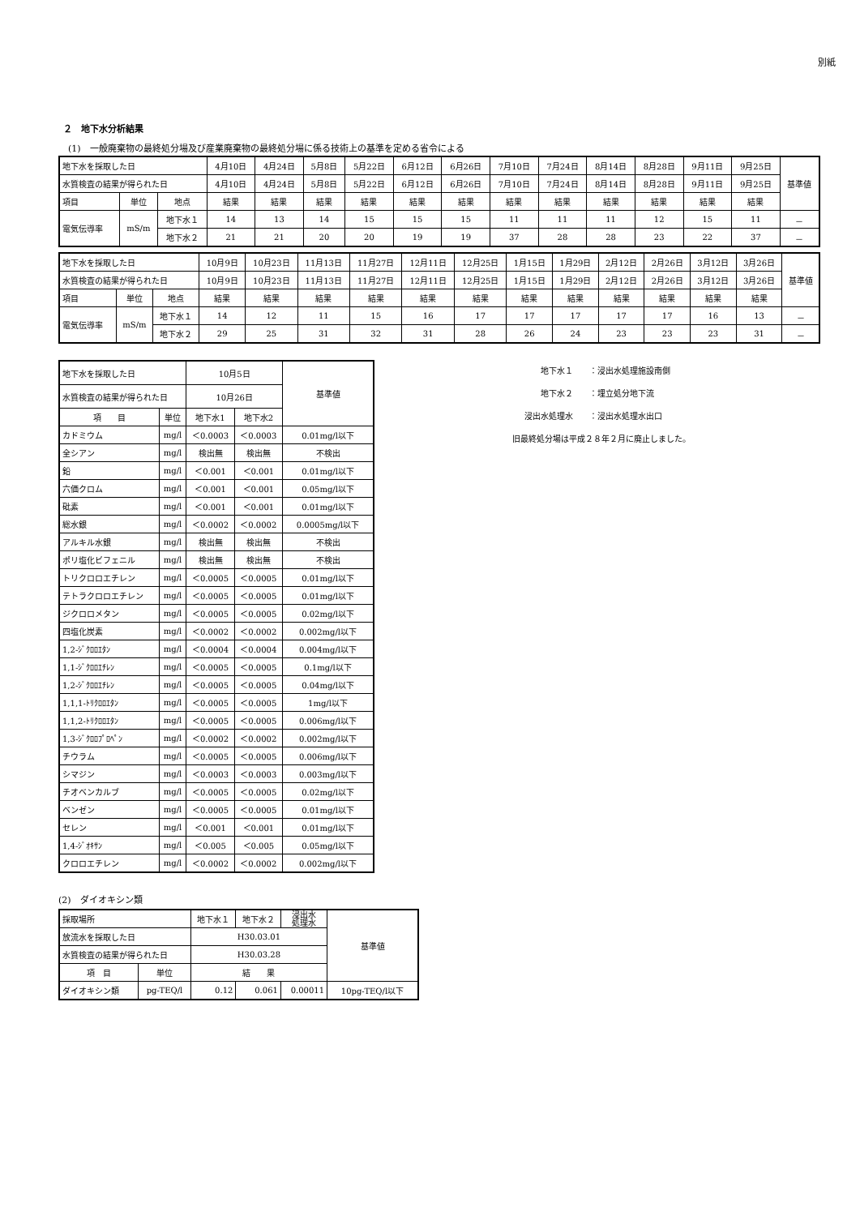別紙
２　地下水分析結果
(1)　一般廃棄物の最終処分場及び産業廃棄物の最終処分場に係る技術上の基準を定める省令による
| 地下水を採取した日 | | | 4月10日 | 4月24日 | 5月8日 | 5月22日 | 6月12日 | 6月26日 | 7月10日 | 7月24日 | 8月14日 | 8月28日 | 9月11日 | 9月25日 | 基準値 |
| 水質検査の結果が得られた日 | | | 4月10日 | 4月24日 | 5月8日 | 5月22日 | 6月12日 | 6月26日 | 7月10日 | 7月24日 | 8月14日 | 8月28日 | 9月11日 | 9月25日 | |
| 項目 | 単位 | 地点 | 結果 | 結果 | 結果 | 結果 | 結果 | 結果 | 結果 | 結果 | 結果 | 結果 | 結果 | 結果 | |
| 電気伝導率 | mS/m | 地下水１ | 14 | 13 | 14 | 15 | 15 | 15 | 11 | 11 | 11 | 12 | 15 | 11 | － |
| | | 地下水２ | 21 | 21 | 20 | 20 | 19 | 19 | 37 | 28 | 28 | 23 | 22 | 37 | － |
| 地下水を採取した日 | | | 10月9日 | 10月23日 | 11月13日 | 11月27日 | 12月11日 | 12月25日 | 1月15日 | 1月29日 | 2月12日 | 2月26日 | 3月12日 | 3月26日 | 基準値 |
| 水質検査の結果が得られた日 | | | 10月9日 | 10月23日 | 11月13日 | 11月27日 | 12月11日 | 12月25日 | 1月15日 | 1月29日 | 2月12日 | 2月26日 | 3月12日 | 3月26日 | |
| 項目 | 単位 | 地点 | 結果 | 結果 | 結果 | 結果 | 結果 | 結果 | 結果 | 結果 | 結果 | 結果 | 結果 | 結果 | |
| 電気伝導率 | mS/m | 地下水１ | 14 | 12 | 11 | 15 | 16 | 17 | 17 | 17 | 17 | 17 | 16 | 13 | － |
| | | 地下水２ | 29 | 25 | 31 | 32 | 31 | 28 | 26 | 24 | 23 | 23 | 23 | 31 | － |
| 地下水を採取した日 | | 10月5日 | | 基準値 |
| 水質検査の結果が得られた日 | | 10月26日 | | |
| 項 目 | 単位 | 地下水1 | 地下水2 | |
| カドミウム | mg/l | ＜0.0003 | ＜0.0003 | 0.01mg/l以下 |
| 全シアン | mg/l | 検出無 | 検出無 | 不検出 |
| 鉛 | mg/l | ＜0.001 | ＜0.001 | 0.01mg/l以下 |
| 六価クロム | mg/l | ＜0.001 | ＜0.001 | 0.05mg/l以下 |
| 砒素 | mg/l | ＜0.001 | ＜0.001 | 0.01mg/l以下 |
| 総水銀 | mg/l | ＜0.0002 | ＜0.0002 | 0.0005mg/l以下 |
| アルキル水銀 | mg/l | 検出無 | 検出無 | 不検出 |
| ポリ塩化ビフェニル | mg/l | 検出無 | 検出無 | 不検出 |
| トリクロロエチレン | mg/l | ＜0.0005 | ＜0.0005 | 0.01mg/l以下 |
| テトラクロロエチレン | mg/l | ＜0.0005 | ＜0.0005 | 0.01mg/l以下 |
| ジクロロメタン | mg/l | ＜0.0005 | ＜0.0005 | 0.02mg/l以下 |
| 四塩化炭素 | mg/l | ＜0.0002 | ＜0.0002 | 0.002mg/l以下 |
| 1,2-ｼﾞｸﾛﾛｴﾀﾝ | mg/l | ＜0.0004 | ＜0.0004 | 0.004mg/l以下 |
| 1,1-ｼﾞｸﾛﾛｴﾁﾚﾝ | mg/l | ＜0.0005 | ＜0.0005 | 0.1mg/l以下 |
| 1,2-ｼﾞｸﾛﾛｴﾁﾚﾝ | mg/l | ＜0.0005 | ＜0.0005 | 0.04mg/l以下 |
| 1,1,1-ﾄﾘｸﾛﾛｴﾀﾝ | mg/l | ＜0.0005 | ＜0.0005 | 1mg/l以下 |
| 1,1,2-ﾄﾘｸﾛﾛｴﾀﾝ | mg/l | ＜0.0005 | ＜0.0005 | 0.006mg/l以下 |
| 1,3-ｼﾞｸﾛﾛﾌﾟﾛﾍﾟﾝ | mg/l | ＜0.0002 | ＜0.0002 | 0.002mg/l以下 |
| チウラム | mg/l | ＜0.0005 | ＜0.0005 | 0.006mg/l以下 |
| シマジン | mg/l | ＜0.0003 | ＜0.0003 | 0.003mg/l以下 |
| チオベンカルブ | mg/l | ＜0.0005 | ＜0.0005 | 0.02mg/l以下 |
| ベンゼン | mg/l | ＜0.0005 | ＜0.0005 | 0.01mg/l以下 |
| セレン | mg/l | ＜0.001 | ＜0.001 | 0.01mg/l以下 |
| 1,4-ｼﾞｵｷｻﾝ | mg/l | ＜0.005 | ＜0.005 | 0.05mg/l以下 |
| クロロエチレン | mg/l | ＜0.0002 | ＜0.0002 | 0.002mg/l以下 |
地下水１ ：浸出水処理施設南側
地下水２ ：埋立処分地下流
浸出水処理水 ：浸出水処理水出口
旧最終処分場は平成２８年２月に廃止しました。
(2)　ダイオキシン類
| 採取場所 | | 地下水１ | 地下水２ | 浸出水 処理水 | 基準値 |
| 放流水を採取した日 | | H30.03.01 | | | |
| 水質検査の結果が得られた日 | | H30.03.28 | | | |
| 項 目 | 単位 | 結 果 | | | |
| ダイオキシン類 | pg-TEQ/l | 0.12 | 0.061 | 0.00011 | 10pg-TEQ/l以下 |